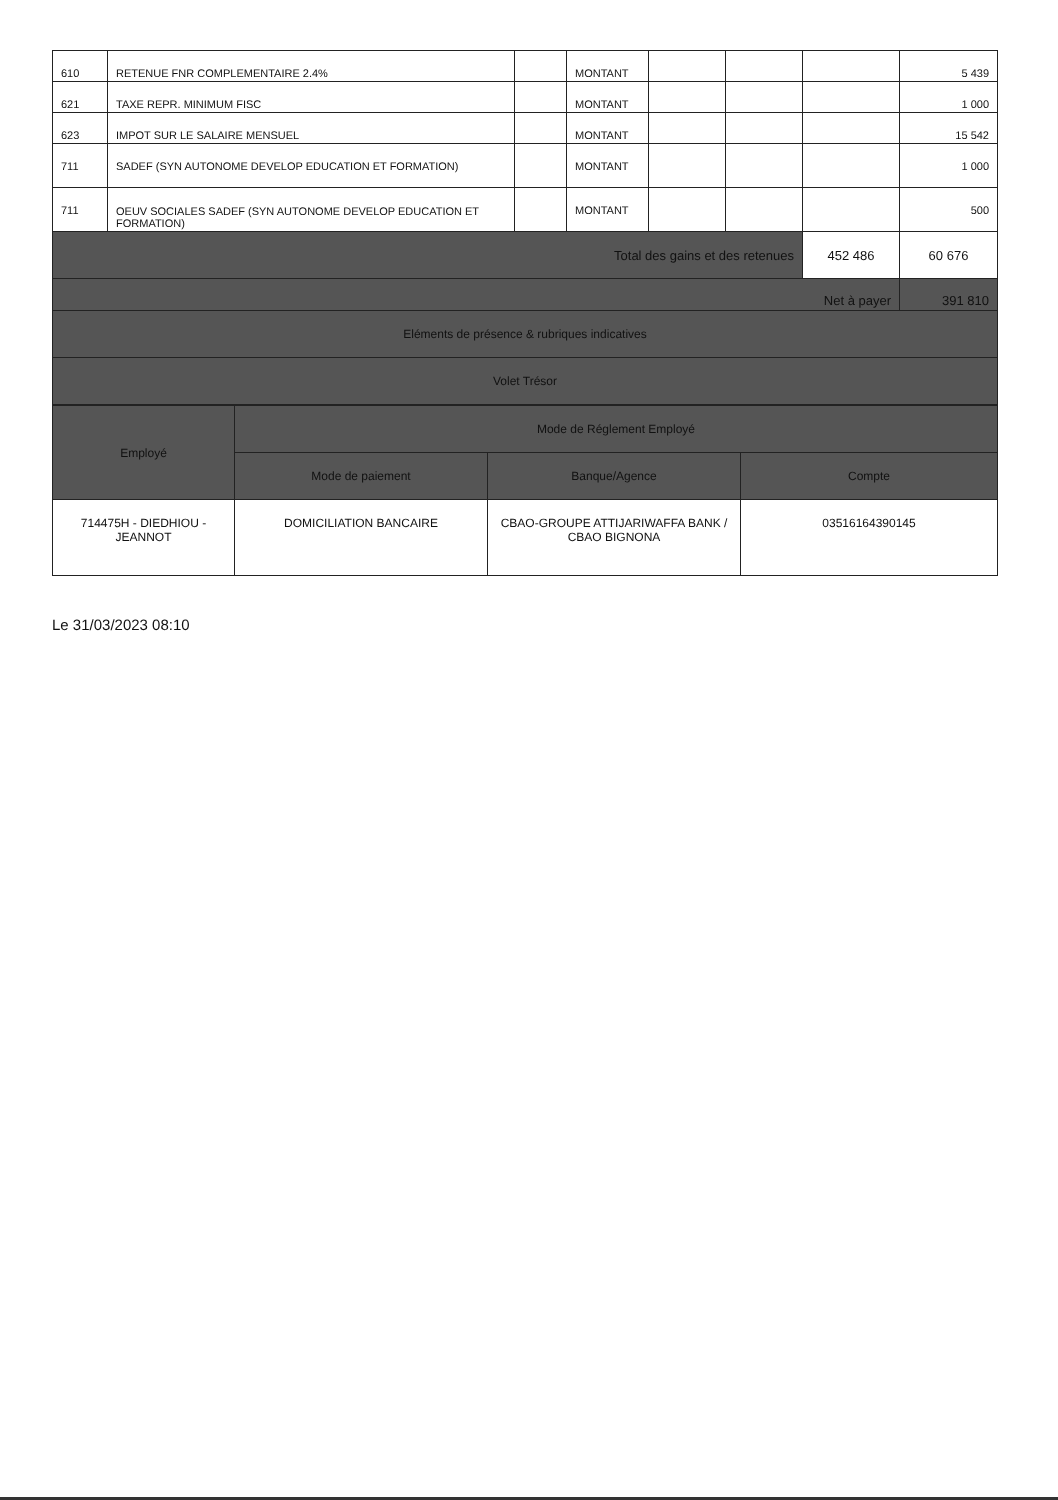| 610 | RETENUE FNR COMPLEMENTAIRE 2.4% | | MONTANT | | | | 5 439 |
| 621 | TAXE REPR. MINIMUM FISC | | MONTANT | | | | 1 000 |
| 623 | IMPOT SUR LE SALAIRE MENSUEL | | MONTANT | | | | 15 542 |
| 711 | SADEF (SYN AUTONOME DEVELOP EDUCATION ET FORMATION) | | MONTANT | | | | 1 000 |
| 711 | OEUV SOCIALES SADEF (SYN AUTONOME DEVELOP EDUCATION ET FORMATION) | | MONTANT | | | | 500 |
| Total des gains et des retenues | | | | | | 452 486 | 60 676 |
| Net à payer | | | | | | | 391 810 |
| Eléments de présence & rubriques indicatives | | | | | | | |
| Volet Trésor | | | | | | | |
| Employé | Mode de Réglement Employé | | |
| | Mode de paiement | Banque/Agence | Compte |
| 714475H - DIEDHIOU - JEANNOT | DOMICILIATION BANCAIRE | CBAO-GROUPE ATTIJARIWAFFA BANK / CBAO BIGNONA | 03516164390145 |
Le 31/03/2023 08:10